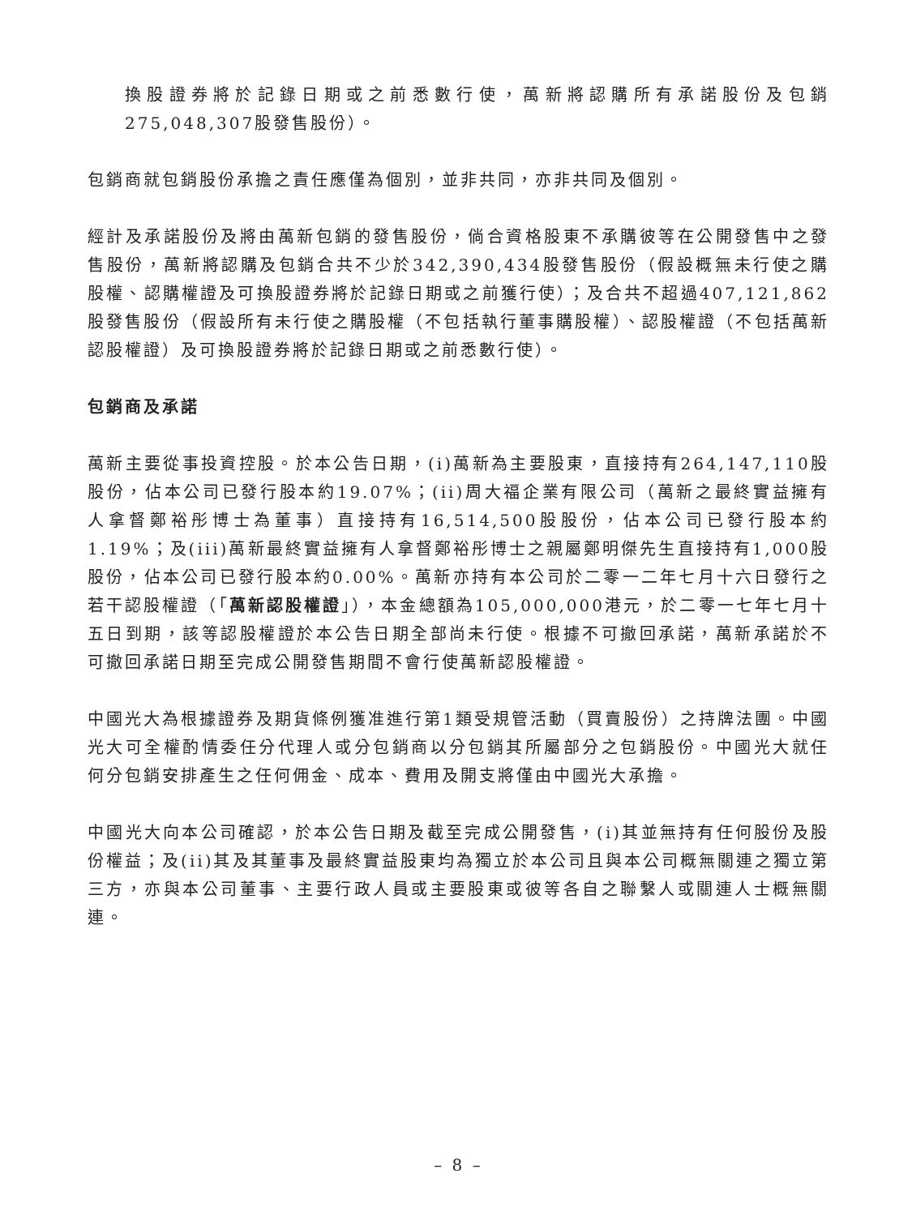換股證券將於記錄日期或之前悉數行使，萬新將認購所有承諾股份及包銷275,048,307股發售股份）。
包銷商就包銷股份承擔之責任應僅為個別，並非共同，亦非共同及個別。
經計及承諾股份及將由萬新包銷的發售股份，倘合資格股東不承購彼等在公開發售中之發售股份，萬新將認購及包銷合共不少於342,390,434股發售股份（假設概無未行使之購股權、認購權證及可換股證券將於記錄日期或之前獲行使）；及合共不超過407,121,862股發售股份（假設所有未行使之購股權（不包括執行董事購股權）、認股權證（不包括萬新認股權證）及可換股證券將於記錄日期或之前悉數行使）。
包銷商及承諾
萬新主要從事投資控股。於本公告日期，(i)萬新為主要股東，直接持有264,147,110股股份，佔本公司已發行股本約19.07%；(ii)周大福企業有限公司（萬新之最終實益擁有人拿督鄭裕彤博士為董事）直接持有16,514,500股股份，佔本公司已發行股本約1.19%；及(iii)萬新最終實益擁有人拿督鄭裕彤博士之親屬鄭明傑先生直接持有1,000股股份，佔本公司已發行股本約0.00%。萬新亦持有本公司於二零一二年七月十六日發行之若干認股權證（「萬新認股權證」），本金總額為105,000,000港元，於二零一七年七月十五日到期，該等認股權證於本公告日期全部尚未行使。根據不可撤回承諾，萬新承諾於不可撤回承諾日期至完成公開發售期間不會行使萬新認股權證。
中國光大為根據證券及期貨條例獲准進行第1類受規管活動（買賣股份）之持牌法團。中國光大可全權酌情委任分代理人或分包銷商以分包銷其所屬部分之包銷股份。中國光大就任何分包銷安排產生之任何佣金、成本、費用及開支將僅由中國光大承擔。
中國光大向本公司確認，於本公告日期及截至完成公開發售，(i)其並無持有任何股份及股份權益；及(ii)其及其董事及最終實益股東均為獨立於本公司且與本公司概無關連之獨立第三方，亦與本公司董事、主要行政人員或主要股東或彼等各自之聯繫人或關連人士概無關連。
– 8 –